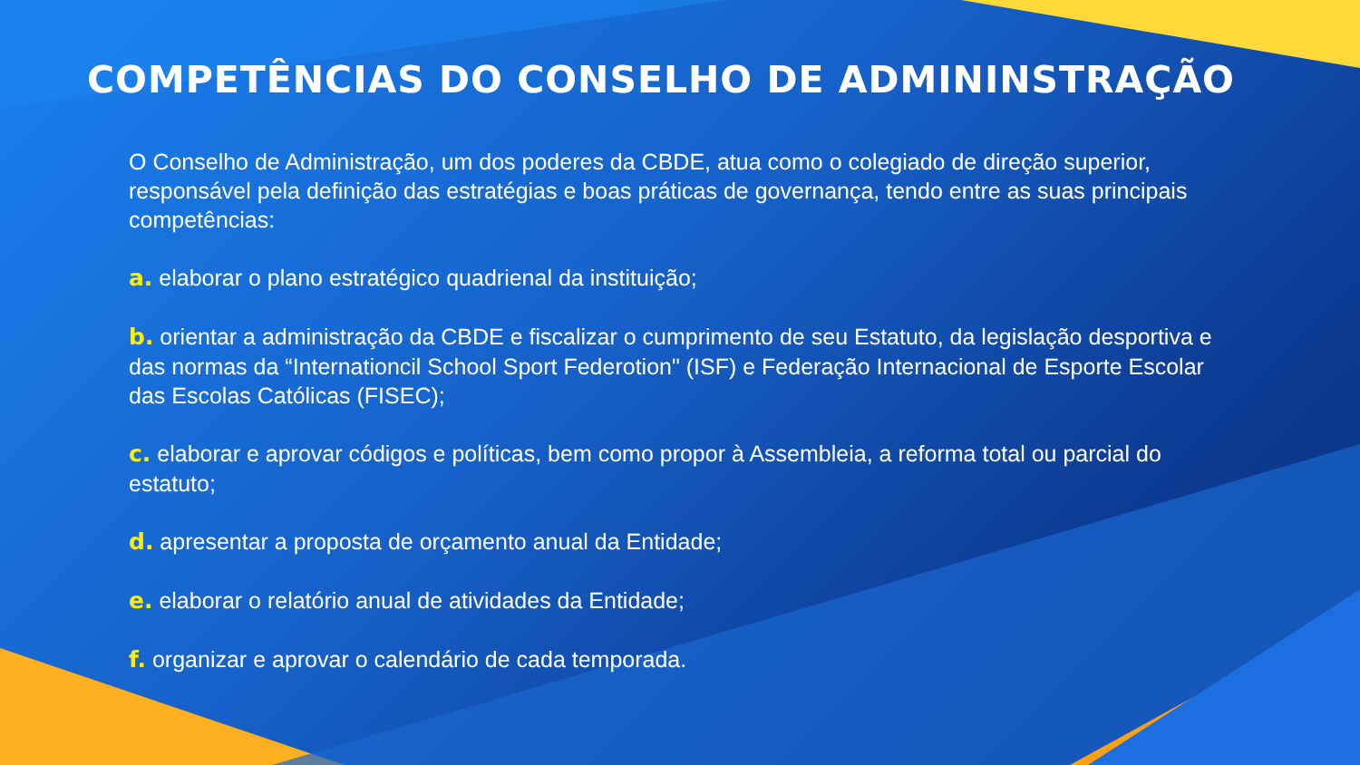COMPETÊNCIAS DO CONSELHO DE ADMININSTRAÇÃO
O Conselho de Administração, um dos poderes da CBDE, atua como o colegiado de direção superior, responsável pela definição das estratégias e boas práticas de governança, tendo entre as suas principais competências:
a. elaborar o plano estratégico quadrienal da instituição;
b. orientar a administração da CBDE e fiscalizar o cumprimento de seu Estatuto, da legislação desportiva e das normas da “Internationcil School Sport Federotion" (ISF) e Federação Internacional de Esporte Escolar das Escolas Católicas (FISEC);
c. elaborar e aprovar códigos e políticas, bem como propor à Assembleia, a reforma total ou parcial do estatuto;
d. apresentar a proposta de orçamento anual da Entidade;
e. elaborar o relatório anual de atividades da Entidade;
f. organizar e aprovar o calendário de cada temporada.